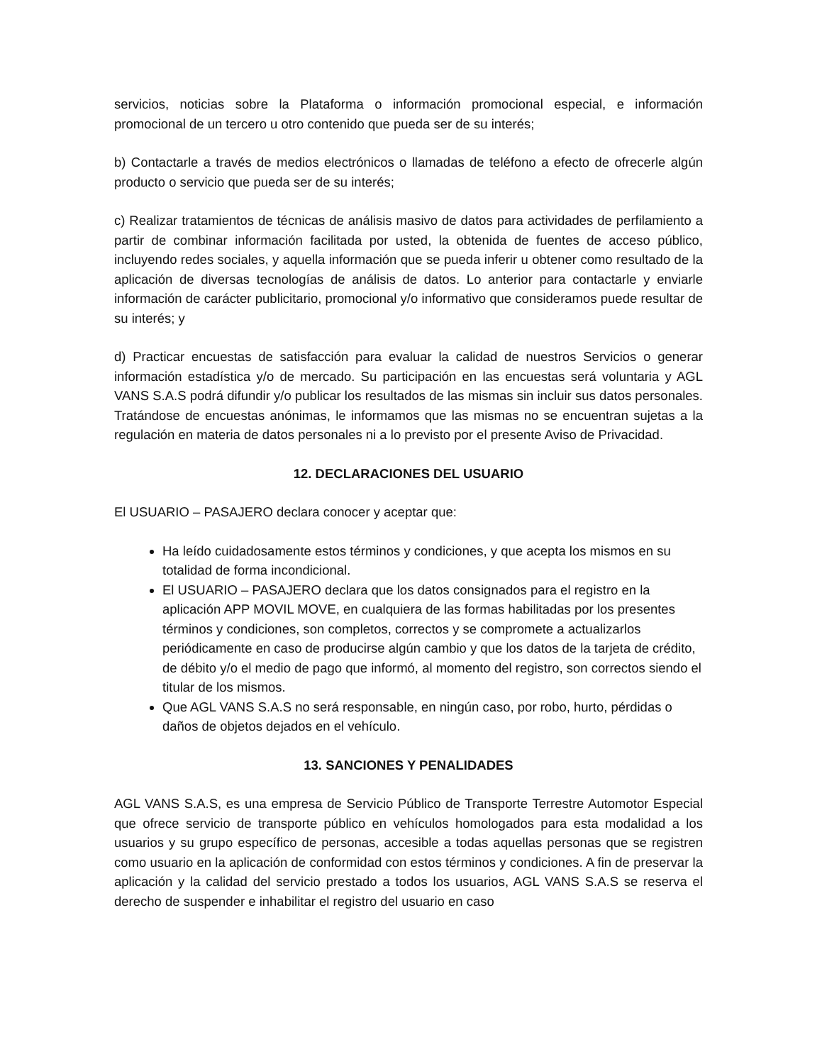servicios, noticias sobre la Plataforma o información promocional especial, e información promocional de un tercero u otro contenido que pueda ser de su interés;
b) Contactarle a través de medios electrónicos o llamadas de teléfono a efecto de ofrecerle algún producto o servicio que pueda ser de su interés;
c) Realizar tratamientos de técnicas de análisis masivo de datos para actividades de perfilamiento a partir de combinar información facilitada por usted, la obtenida de fuentes de acceso público, incluyendo redes sociales, y aquella información que se pueda inferir u obtener como resultado de la aplicación de diversas tecnologías de análisis de datos. Lo anterior para contactarle y enviarle información de carácter publicitario, promocional y/o informativo que consideramos puede resultar de su interés; y
d) Practicar encuestas de satisfacción para evaluar la calidad de nuestros Servicios o generar información estadística y/o de mercado. Su participación en las encuestas será voluntaria y AGL VANS S.A.S podrá difundir y/o publicar los resultados de las mismas sin incluir sus datos personales. Tratándose de encuestas anónimas, le informamos que las mismas no se encuentran sujetas a la regulación en materia de datos personales ni a lo previsto por el presente Aviso de Privacidad.
12. DECLARACIONES DEL USUARIO
El USUARIO – PASAJERO declara conocer y aceptar que:
Ha leído cuidadosamente estos términos y condiciones, y que acepta los mismos en su totalidad de forma incondicional.
El USUARIO – PASAJERO declara que los datos consignados para el registro en la aplicación APP MOVIL MOVE, en cualquiera de las formas habilitadas por los presentes términos y condiciones, son completos, correctos y se compromete a actualizarlos periódicamente en caso de producirse algún cambio y que los datos de la tarjeta de crédito, de débito y/o el medio de pago que informó, al momento del registro, son correctos siendo el titular de los mismos.
Que AGL VANS S.A.S no será responsable, en ningún caso, por robo, hurto, pérdidas o daños de objetos dejados en el vehículo.
13. SANCIONES Y PENALIDADES
AGL VANS S.A.S, es una empresa de Servicio Público de Transporte Terrestre Automotor Especial que ofrece servicio de transporte público en vehículos homologados para esta modalidad a los usuarios y su grupo específico de personas, accesible a todas aquellas personas que se registren como usuario en la aplicación de conformidad con estos términos y condiciones. A fin de preservar la aplicación y la calidad del servicio prestado a todos los usuarios, AGL VANS S.A.S se reserva el derecho de suspender e inhabilitar el registro del usuario en caso